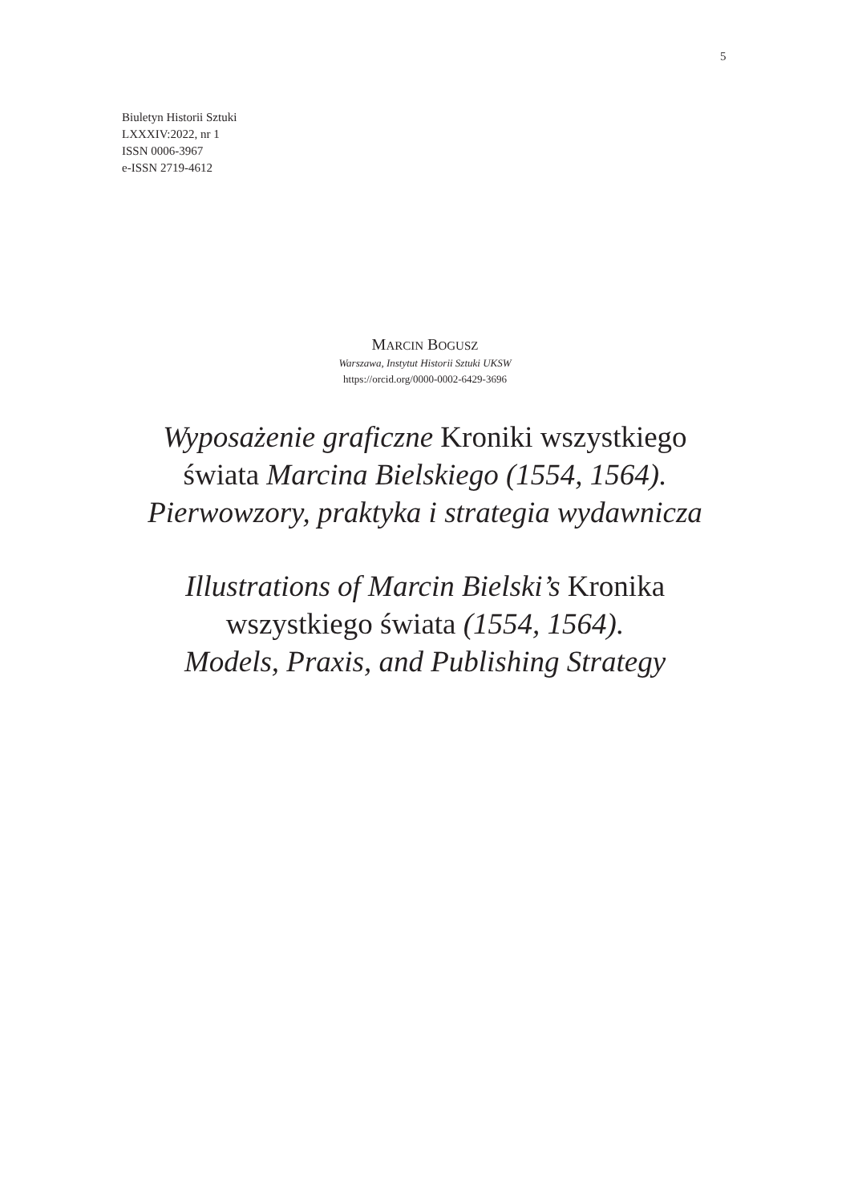5
Biuletyn Historii Sztuki
LXXXIV:2022, nr 1
ISSN 0006-3967
e-ISSN 2719-4612
MARCIN BOGUSZ
Warszawa, Instytut Historii Sztuki UKSW
https://orcid.org/0000-0002-6429-3696
Wyposażenie graficzne Kroniki wszystkiego
świata Marcina Bielskiego (1554, 1564).
Pierwowzory, praktyka i strategia wydawnicza
Illustrations of Marcin Bielski’s Kronika
wszystkiego świata (1554, 1564).
Models, Praxis, and Publishing Strategy